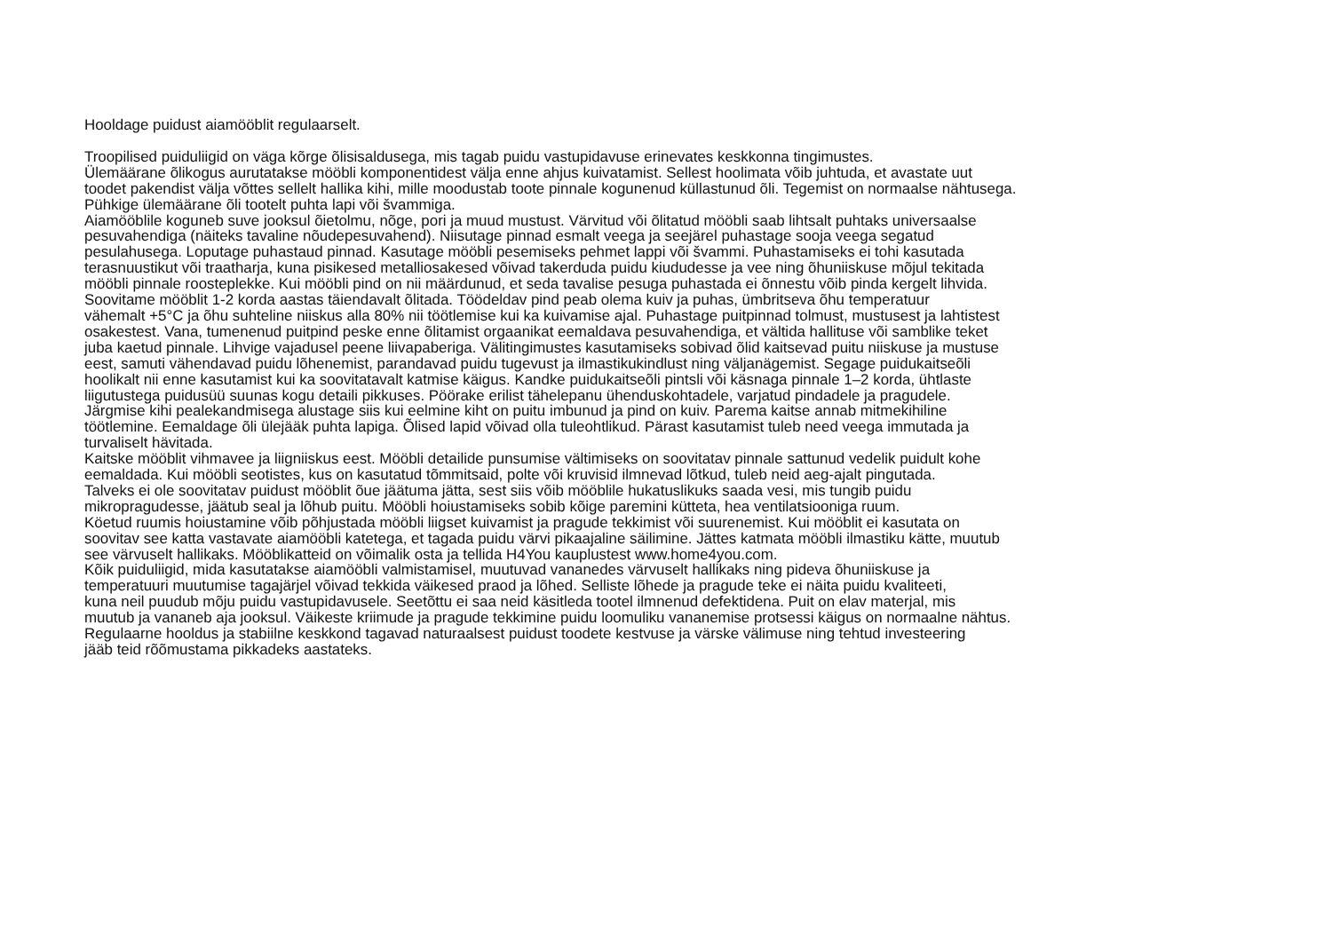Hooldage puidust aiamööblit regulaarselt.
Troopilised puiduliigid on väga kõrge õlisisaldusega, mis tagab puidu vastupidavuse erinevates keskkonna tingimustes.
Ülemäärane õlikogus aurutatakse mööbli komponentidest välja enne ahjus kuivatamist. Sellest hoolimata võib juhtuda, et avastate uut
toodet pakendist välja võttes sellelt hallika kihi, mille moodustab toote pinnale kogunenud küllastunud õli. Tegemist on normaalse nähtusega.
Pühkige ülemäärane õli tootelt puhta lapi või švammiga.
Aiamööblile koguneb suve jooksul õietolmu, nõge, pori ja muud mustust. Värvitud või õlitatud mööbli saab lihtsalt puhtaks universaalse
pesuvahendiga (näiteks tavaline nõudepesuvahend). Niisutage pinnad esmalt veega ja seejärel puhastage sooja veega segatud
pesulahusega. Loputage puhastaud pinnad. Kasutage mööbli pesemiseks pehmet lappi või švammi. Puhastamiseks ei tohi kasutada
terasnuustikut või traatharja, kuna pisikesed metalliosakesed võivad takerduda puidu kiududesse ja vee ning õhuniiskuse mõjul tekitada
mööbli pinnale roosteplekke. Kui mööbli pind on nii määrdunud, et seda tavalise pesuga puhastada ei õnnestu võib pinda kergelt lihvida.
Soovitame mööblit 1-2 korda aastas täiendavalt õlitada. Töödeldav pind peab olema kuiv ja puhas, ümbritseva õhu temperatuur
vähemalt +5°C ja õhu suhteline niiskus alla 80% nii töötlemise kui ka kuivamise ajal. Puhastage puitpinnad tolmust, mustusest ja lahtistest
osakestest. Vana, tumenenud puitpind peske enne õlitamist orgaanikat eemaldava pesuvahendiga, et vältida hallituse või samblike teket
juba kaetud pinnale. Lihvige vajadusel peene liivapaberiga. Välitingimustes kasutamiseks sobivad õlid kaitsevad puitu niiskuse ja mustuse
eest, samuti vähendavad puidu lõhenemist, parandavad puidu tugevust ja ilmastikukindlust ning väljanägemist. Segage puidukaitseõli
hoolikalt nii enne kasutamist kui ka soovitatavalt katmise käigus. Kandke puidukaitseõli pintsli või käsnaga pinnale 1–2 korda, ühtlaste
liigutustega puidusüü suunas kogu detaili pikkuses. Pöörake erilist tähelepanu ühenduskohtadele, varjatud pindadele ja pragudele.
Järgmise kihi pealekandmisega alustage siis kui eelmine kiht on puitu imbunud ja pind on kuiv. Parema kaitse annab mitmekihiline
töötlemine. Eemaldage õli ülejääk puhta lapiga. Õlised lapid võivad olla tuleohtlikud. Pärast kasutamist tuleb need veega immutada ja
turvaliselt hävitada.
Kaitske mööblit vihmavee ja liigniiskus eest. Mööbli detailide punsumise vältimiseks on soovitatav pinnale sattunud vedelik puidult kohe
eemaldada. Kui mööbli seotistes, kus on kasutatud tõmmitsaid, polte või kruvisid ilmnevad lõtkud, tuleb neid aeg-ajalt pingutada.
Talveks ei ole soovitatav puidust mööblit õue jäätuma jätta, sest siis võib mööblile hukatuslikuks saada vesi, mis tungib puidu
mikropragudesse, jäätub seal ja lõhub puitu. Mööbli hoiustamiseks sobib kõige paremini kütteta, hea ventilatsiooniga ruum.
Köetud ruumis hoiustamine võib põhjustada mööbli liigset kuivamist ja pragude tekkimist või suurenemist. Kui mööblit ei kasutata on
soovitav see katta vastavate aiamööbli katetega, et tagada puidu värvi pikaajaline säilimine. Jättes katmata mööbli ilmastiku kätte, muutub
see värvuselt hallikaks. Mööblikatteid on võimalik osta ja tellida H4You kauplustest www.home4you.com.
Kõik puiduliigid, mida kasutatakse aiamööbli valmistamisel, muutuvad vananedes värvuselt hallikaks ning pideva õhuniiskuse ja
temperatuuri muutumise tagajärjel võivad tekkida väikesed praod ja lõhed. Selliste lõhede ja pragude teke ei näita puidu kvaliteeti,
kuna neil puudub mõju puidu vastupidavusele. Seetõttu ei saa neid käsitleda tootel ilmnenud defektidena. Puit on elav materjal, mis
muutub ja vananeb aja jooksul. Väikeste kriimude ja pragude tekkimine puidu loomuliku vananemise protsessi käigus on normaalne nähtus.
Regulaarne hooldus ja stabiilne keskkond tagavad naturaalsest puidust toodete kestvuse ja värske välimuse ning tehtud investeering
jääb teid rõõmustama pikkadeks aastateks.